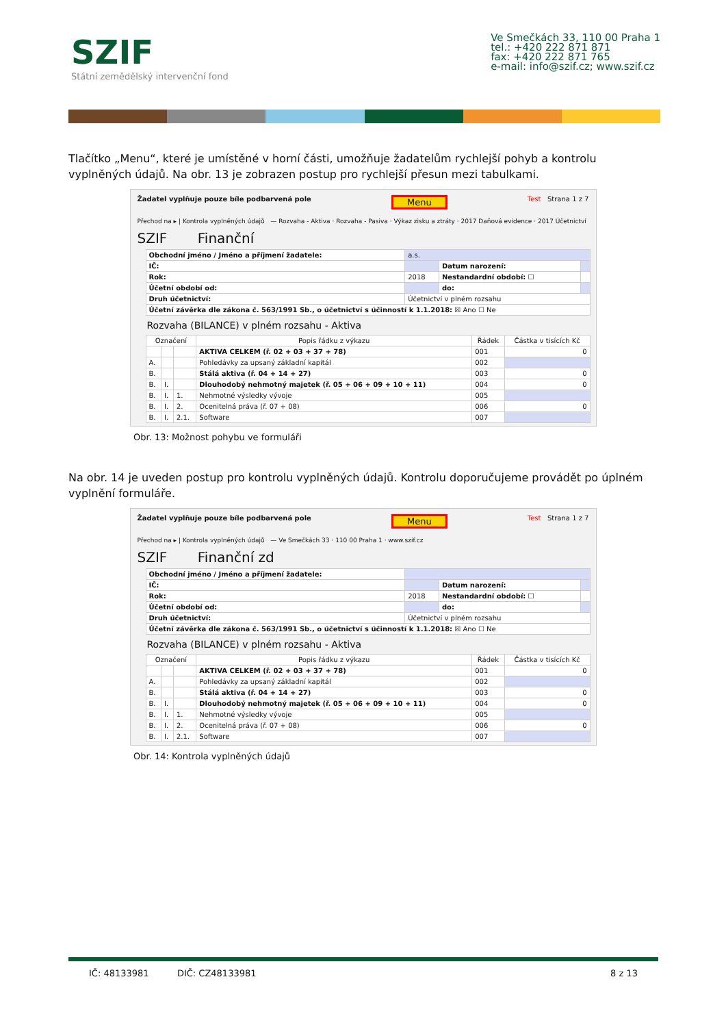SZIF
Státní zemědělský intervenční fond
Ve Smečkách 33, 110 00 Praha 1
tel.: +420 222 871 871
fax: +420 222 871 765
e-mail: info@szif.cz; www.szif.cz
Tlačítko „Menu“, které je umístěné v horní části, umožňuje žadatelům rychlejší pohyb a kontrolu vyplněných údajů. Na obr. 13 je zobrazen postup pro rychlejší přesun mezi tabulkami.
Žadatel vyplňuje pouze bíle podbarvená pole Menu Test Strana 1 z 7
Přechod na ▸ | Kontrola vyplněných údajů — Rozvaha - Aktiva · Rozvaha - Pasiva · Výkaz zisku a ztráty · 2017 Daňová evidence · 2017 Účetnictví
SZIF Finanční
| Obchodní jméno / Jméno a příjmení žadatele: | a.s. | | |
| IČ: | | Datum narození: | |
| Rok: | 2018 | Nestandardní období: ☐ | |
| Účetní období od: | | do: | |
| Druh účetnictví: | Účetnictví v plném rozsahu | | |
| Účetní závěrka dle zákona č. 563/1991 Sb., o účetnictví s účinností k 1.1.2018: ☒ Ano ☐ Ne | | | |
Rozvaha (BILANCE) v plném rozsahu - Aktiva
| Označení | | | Popis řádku z výkazu | Řádek | Částka v tisících Kč |
| --- | --- | --- | --- | --- | --- |
| | | | AKTIVA CELKEM (ř. 02 + 03 + 37 + 78) | 001 | 0 |
| A. | | | Pohledávky za upsaný základní kapitál | 002 | |
| B. | | | Stálá aktiva (ř. 04 + 14 + 27) | 003 | 0 |
| B. | I. | | Dlouhodobý nehmotný majetek (ř. 05 + 06 + 09 + 10 + 11) | 004 | 0 |
| B. | I. | 1. | Nehmotné výsledky vývoje | 005 | |
| B. | I. | 2. | Ocenitelná práva (ř. 07 + 08) | 006 | 0 |
| B. | I. | 2.1. | Software | 007 | |
Obr. 13: Možnost pohybu ve formuláři
Na obr. 14 je uveden postup pro kontrolu vyplněných údajů. Kontrolu doporučujeme provádět po úplném vyplnění formuláře.
Žadatel vyplňuje pouze bíle podbarvená pole Menu Test Strana 1 z 7
Přechod na ▸ | Kontrola vyplněných údajů — Ve Smečkách 33 · 110 00 Praha 1 · www.szif.cz
SZIF Finanční zd
| Obchodní jméno / Jméno a příjmení žadatele: | | | |
| IČ: | | Datum narození: | |
| Rok: | 2018 | Nestandardní období: ☐ | |
| Účetní období od: | | do: | |
| Druh účetnictví: | Účetnictví v plném rozsahu | | |
| Účetní závěrka dle zákona č. 563/1991 Sb., o účetnictví s účinností k 1.1.2018: ☒ Ano ☐ Ne | | | |
Rozvaha (BILANCE) v plném rozsahu - Aktiva
| Označení | | | Popis řádku z výkazu | Řádek | Částka v tisících Kč |
| --- | --- | --- | --- | --- | --- |
| | | | AKTIVA CELKEM (ř. 02 + 03 + 37 + 78) | 001 | 0 |
| A. | | | Pohledávky za upsaný základní kapitál | 002 | |
| B. | | | Stálá aktiva (ř. 04 + 14 + 27) | 003 | 0 |
| B. | I. | | Dlouhodobý nehmotný majetek (ř. 05 + 06 + 09 + 10 + 11) | 004 | 0 |
| B. | I. | 1. | Nehmotné výsledky vývoje | 005 | |
| B. | I. | 2. | Ocenitelná práva (ř. 07 + 08) | 006 | 0 |
| B. | I. | 2.1. | Software | 007 | |
Obr. 14: Kontrola vyplněných údajů
IČ: 48133981 DIČ: CZ48133981 8 z 13